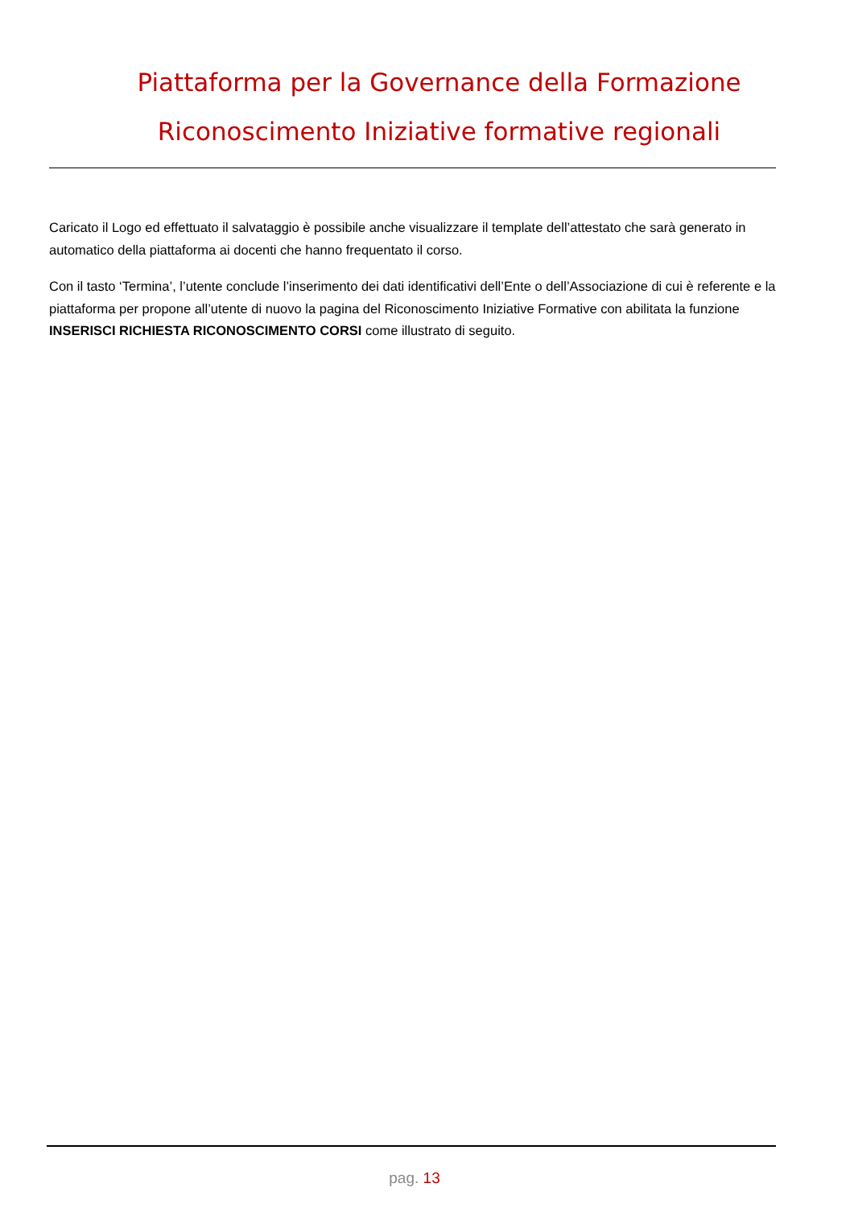Piattaforma per la Governance della Formazione
Riconoscimento Iniziative formative regionali
Caricato il Logo ed effettuato il salvataggio è possibile anche visualizzare il template dell’attestato che sarà generato in automatico della piattaforma ai docenti che hanno frequentato il corso.
Con il tasto ‘Termina’, l’utente conclude l’inserimento dei dati identificativi dell’Ente o dell’Associazione di cui è referente e la piattaforma per propone all’utente di nuovo la pagina del Riconoscimento Iniziative Formative con abilitata la funzione INSERISCI RICHIESTA RICONOSCIMENTO CORSI come illustrato di seguito.
pag. 13